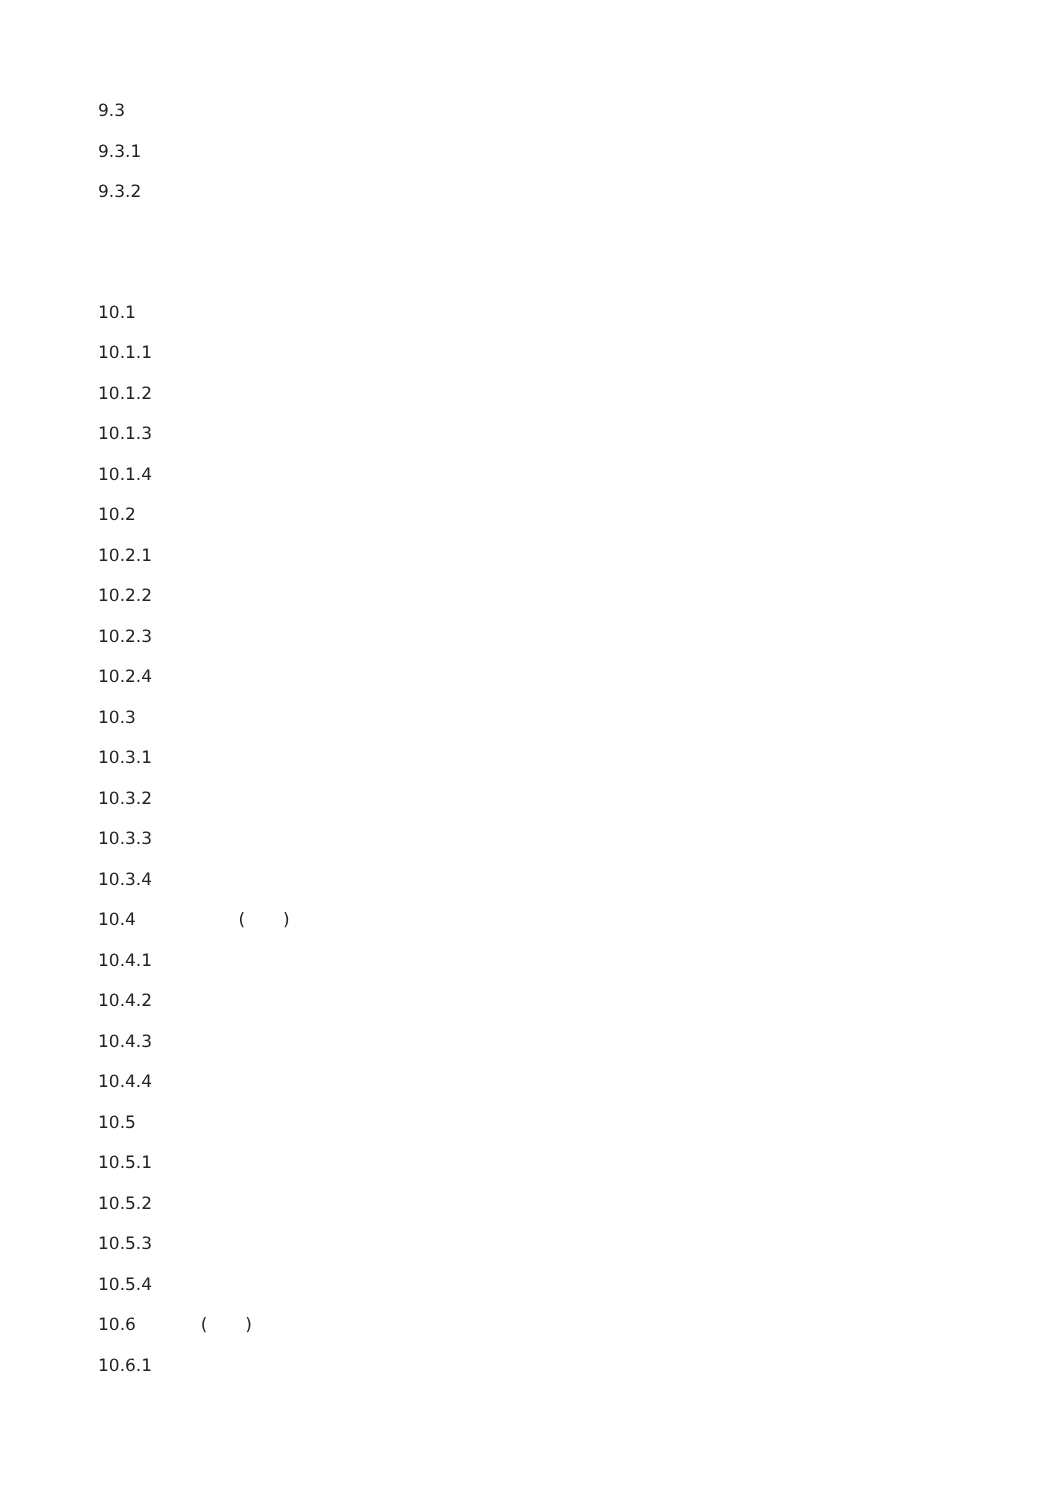9.3
9.3.1
9.3.2
10.1
10.1.1
10.1.2
10.1.3
10.1.4
10.2
10.2.1
10.2.2
10.2.3
10.2.4
10.3
10.3.1
10.3.2
10.3.3
10.3.4
10.4 ( )
10.4.1
10.4.2
10.4.3
10.4.4
10.5
10.5.1
10.5.2
10.5.3
10.5.4
10.6 ( )
10.6.1